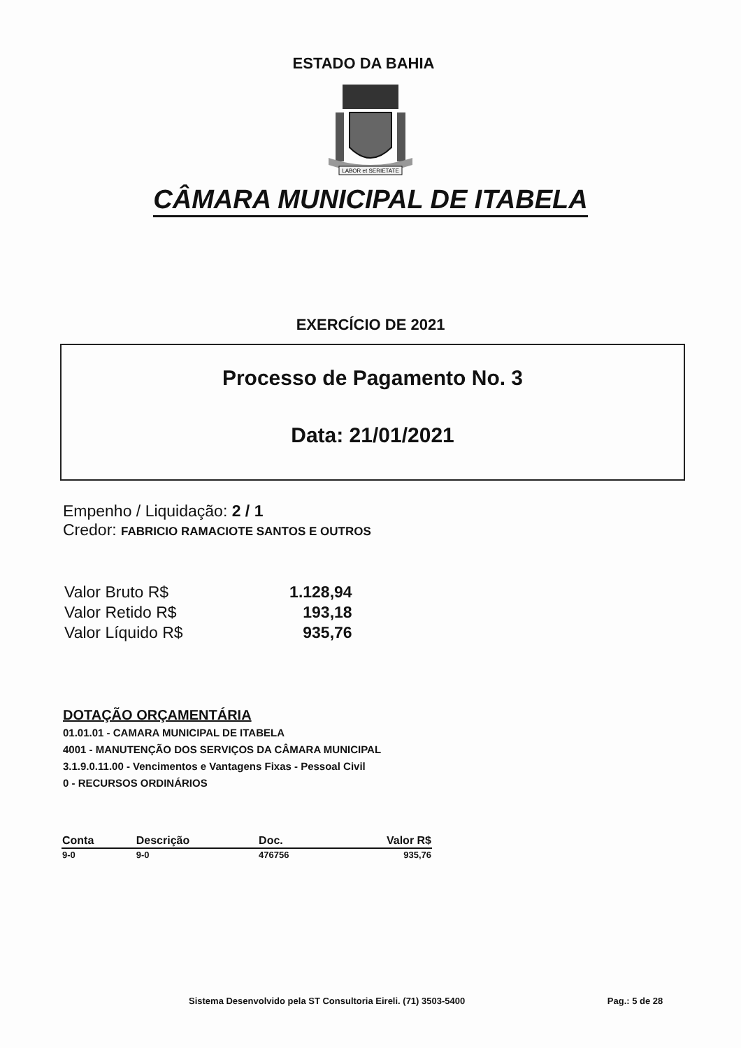ESTADO DA BAHIA
LABOR et SERIETATE
CÂMARA MUNICIPAL DE ITABELA
EXERCÍCIO DE 2021
Processo de Pagamento No. 3
Data: 21/01/2021
Empenho / Liquidação: 2 / 1
Credor: FABRICIO RAMACIOTE SANTOS E OUTROS
| Valor Bruto R$ | 1.128,94 |
| Valor Retido R$ | 193,18 |
| Valor Líquido R$ | 935,76 |
DOTAÇÃO ORÇAMENTÁRIA
01.01.01 - CAMARA MUNICIPAL DE ITABELA
4001 - MANUTENÇÃO DOS SERVIÇOS DA CÂMARA MUNICIPAL
3.1.9.0.11.00 - Vencimentos e Vantagens Fixas - Pessoal Civil
0 - RECURSOS ORDINÁRIOS
| Conta | Descrição | Doc. | Valor R$ |
| --- | --- | --- | --- |
| 9-0 | 9-0 | 476756 | 935,76 |
Sistema Desenvolvido pela ST Consultoria Eireli. (71) 3503-5400 Pag.: 5 de 28